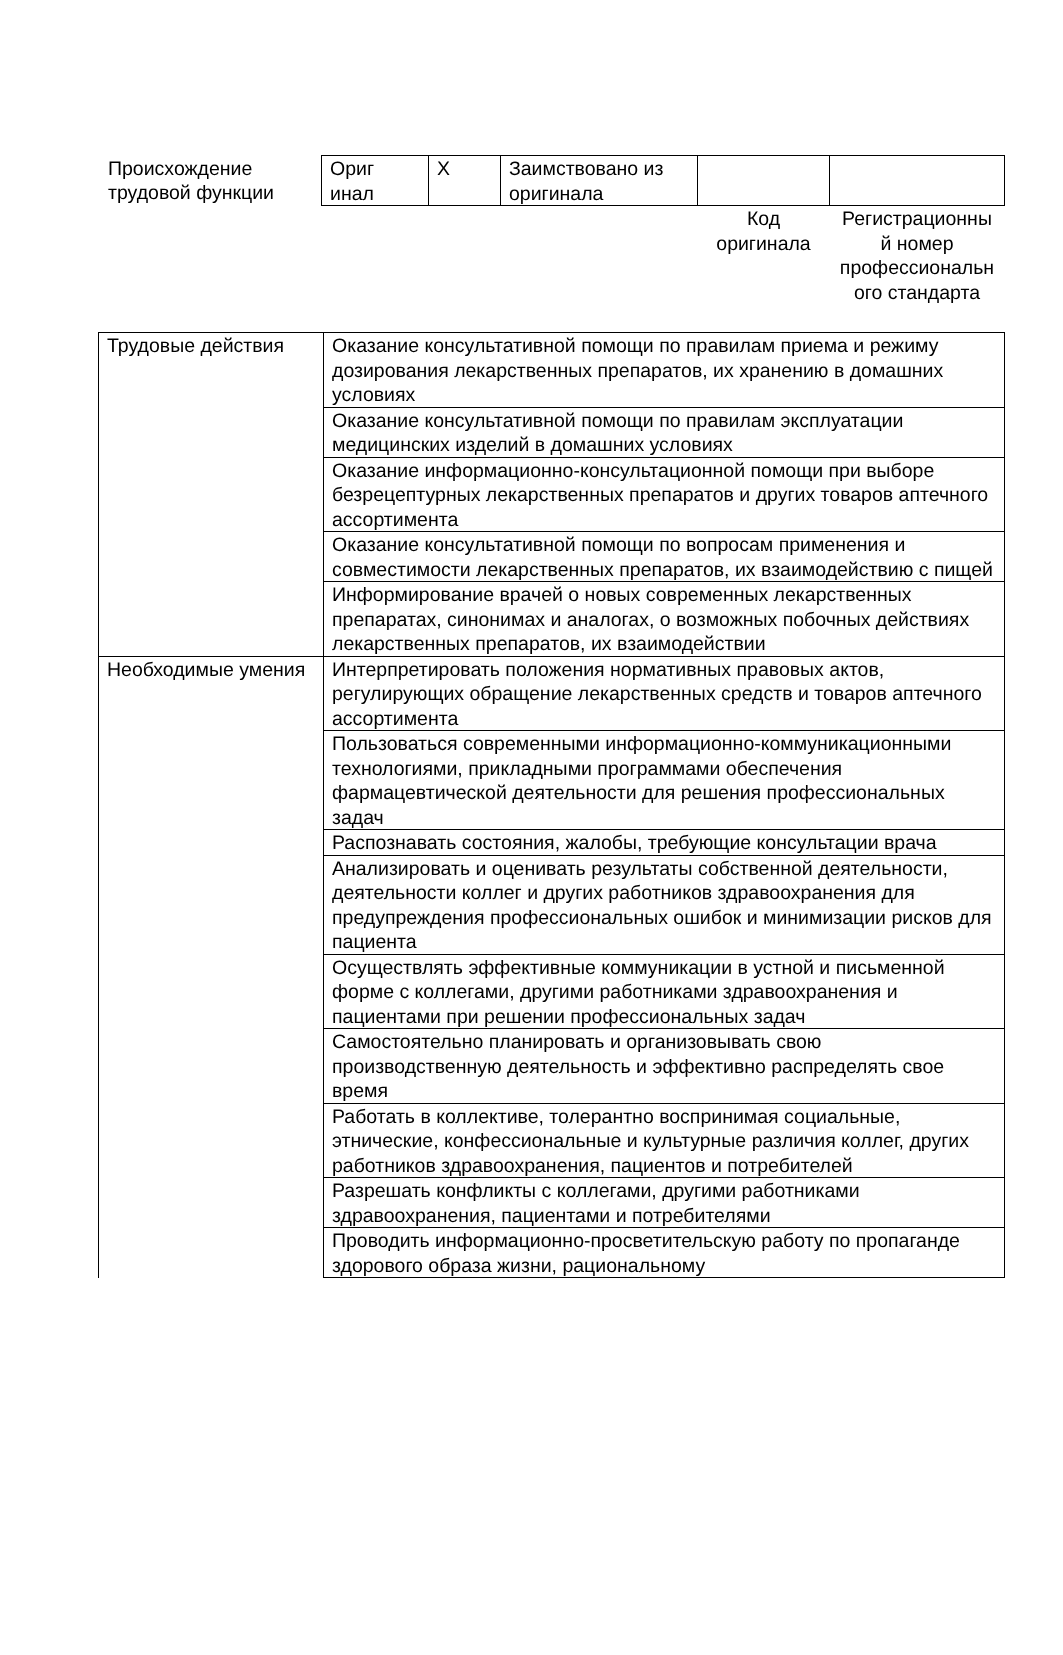| Происхождение трудовой функции | Ориг инал | X | Заимствовано из оригинала | | |
| | | | | Код оригинала | Регистрационны й номер профессиональн ого стандарта |
| Трудовые действия | Оказание консультативной помощи по правилам приема и режиму дозирования лекарственных препаратов, их хранению в домашних условиях |
| | Оказание консультативной помощи по правилам эксплуатации медицинских изделий в домашних условиях |
| | Оказание информационно-консультационной помощи при выборе безрецептурных лекарственных препаратов и других товаров аптечного ассортимента |
| | Оказание консультативной помощи по вопросам применения и совместимости лекарственных препаратов, их взаимодействию с пищей |
| | Информирование врачей о новых современных лекарственных препаратах, синонимах и аналогах, о возможных побочных действиях лекарственных препаратов, их взаимодействии |
| Необходимые умения | Интерпретировать положения нормативных правовых актов, регулирующих обращение лекарственных средств и товаров аптечного ассортимента |
| | Пользоваться современными информационно-коммуникационными технологиями, прикладными программами обеспечения фармацевтической деятельности для решения профессиональных задач |
| | Распознавать состояния, жалобы, требующие консультации врача |
| | Анализировать и оценивать результаты собственной деятельности, деятельности коллег и других работников здравоохранения для предупреждения профессиональных ошибок и минимизации рисков для пациента |
| | Осуществлять эффективные коммуникации в устной и письменной форме с коллегами, другими работниками здравоохранения и пациентами при решении профессиональных задач |
| | Самостоятельно планировать и организовывать свою производственную деятельность и эффективно распределять свое время |
| | Работать в коллективе, толерантно воспринимая социальные, этнические, конфессиональные и культурные различия коллег, других работников здравоохранения, пациентов и потребителей |
| | Разрешать конфликты с коллегами, другими работниками здравоохранения, пациентами и потребителями |
| | Проводить информационно-просветительскую работу по пропаганде здорового образа жизни, рациональному |